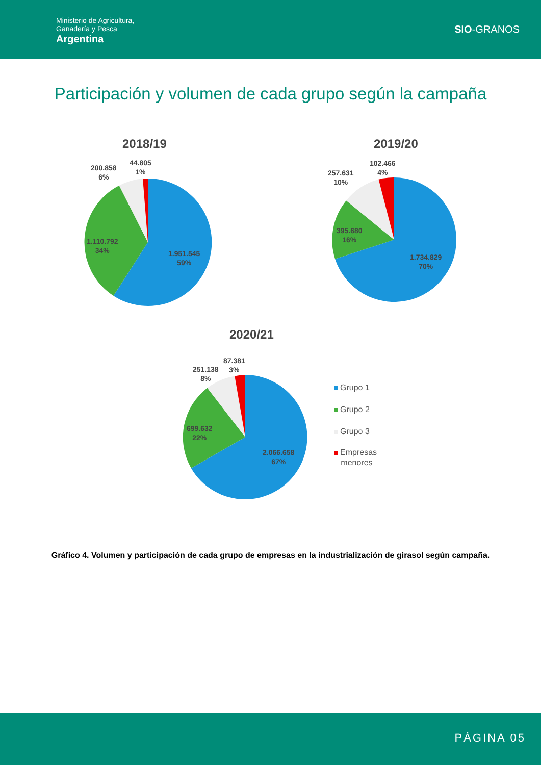Ministerio de Agricultura,
Ganadería y Pesca
Argentina
SIO-GRANOS
Participación y volumen de cada grupo según la campaña
2018/19 2019/20
2020/21
200.858
6%
44.805
1%
1.110.792
34%
1.951.545
59%
257.631
10%
102.466
4%
395.680
16%
1.734.829
70%
251.138
8%
87.381
3%
699.632
22%
2.066.658
67%
Grupo 1
Grupo 2
Grupo 3
Empresas
menores
Gráfico 4. Volumen y participación de cada grupo de empresas en la industrialización de girasol según campaña.
PÁGINA 05